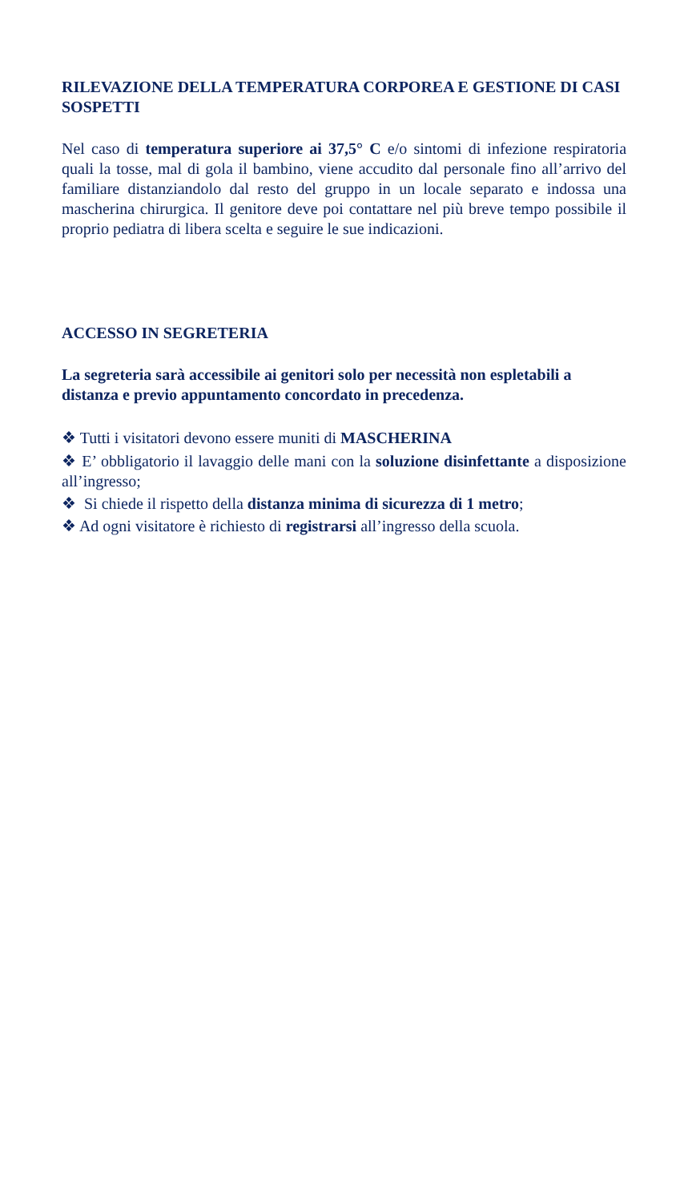RILEVAZIONE DELLA TEMPERATURA CORPOREA E GESTIONE DI CASI SOSPETTI
Nel caso di temperatura superiore ai 37,5° C e/o sintomi di infezione respiratoria quali la tosse, mal di gola il bambino, viene accudito dal personale fino all’arrivo del familiare distanziandolo dal resto del gruppo in un locale separato e indossa una mascherina chirurgica. Il genitore deve poi contattare nel più breve tempo possibile il proprio pediatra di libera scelta e seguire le sue indicazioni.
ACCESSO IN SEGRETERIA
La segreteria sarà accessibile ai genitori solo per necessità non espletabili a distanza e previo appuntamento concordato in precedenza.
❖ Tutti i visitatori devono essere muniti di MASCHERINA
❖ E’ obbligatorio il lavaggio delle mani con la soluzione disinfettante a disposizione all’ingresso;
❖ Si chiede il rispetto della distanza minima di sicurezza di 1 metro;
❖ Ad ogni visitatore è richiesto di registrarsi all’ingresso della scuola.